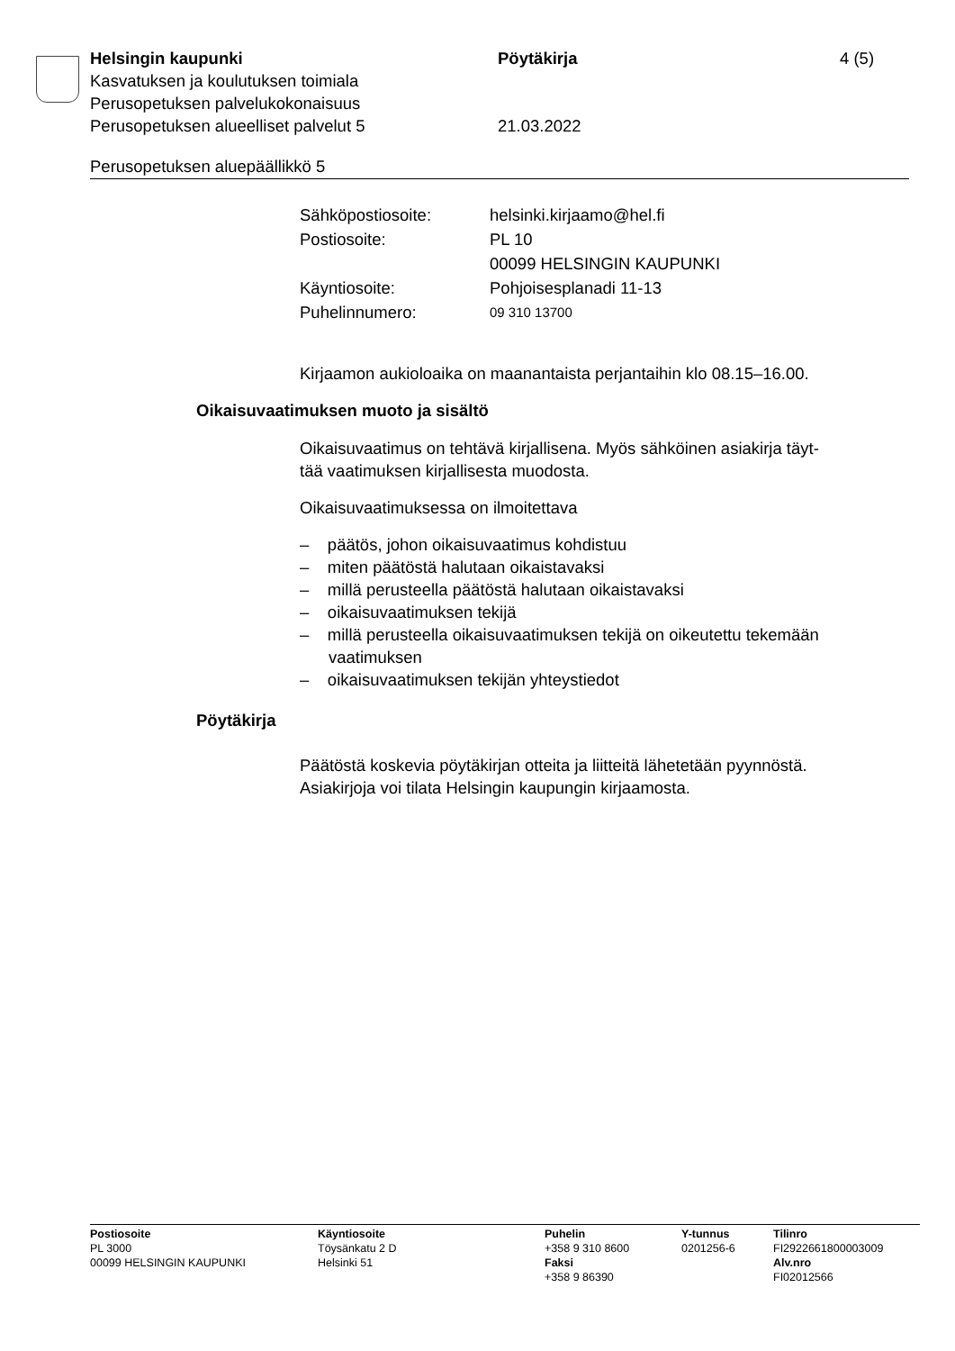Helsingin kaupunki Pöytäkirja 4 (5)
Kasvatuksen ja koulutuksen toimiala
Perusopetuksen palvelukokonaisuus
Perusopetuksen alueelliset palvelut 5 21.03.2022
Perusopetuksen aluepäällikkö 5
| Sähköpostiosoite: | helsinki.kirjaamo@hel.fi |
| Postiosoite: | PL 10 |
| | 00099 HELSINGIN KAUPUNKI |
| Käyntiosoite: | Pohjoisesplanadi 11-13 |
| Puhelinnumero: | 09 310 13700 |
Kirjaamon aukioloaika on maanantaista perjantaihin klo 08.15–16.00.
Oikaisuvaatimuksen muoto ja sisältö
Oikaisuvaatimus on tehtävä kirjallisena. Myös sähköinen asiakirja täyt-
tää vaatimuksen kirjallisesta muodosta.
Oikaisuvaatimuksessa on ilmoitettava
– päätös, johon oikaisuvaatimus kohdistuu
– miten päätöstä halutaan oikaistavaksi
– millä perusteella päätöstä halutaan oikaistavaksi
– oikaisuvaatimuksen tekijä
– millä perusteella oikaisuvaatimuksen tekijä on oikeutettu tekemään vaatimuksen
– oikaisuvaatimuksen tekijän yhteystiedot
Pöytäkirja
Päätöstä koskevia pöytäkirjan otteita ja liitteitä lähetetään pyynnöstä.
Asiakirjoja voi tilata Helsingin kaupungin kirjaamosta.
Postiosoite
PL 3000
00099 HELSINGIN KAUPUNKI
Käyntiosoite
Töysänkatu 2 D
Helsinki 51
Puhelin
+358 9 310 8600
Faksi
+358 9 86390
Y-tunnus
0201256-6
Tilinro
FI2922661800003009
Alv.nro
FI02012566